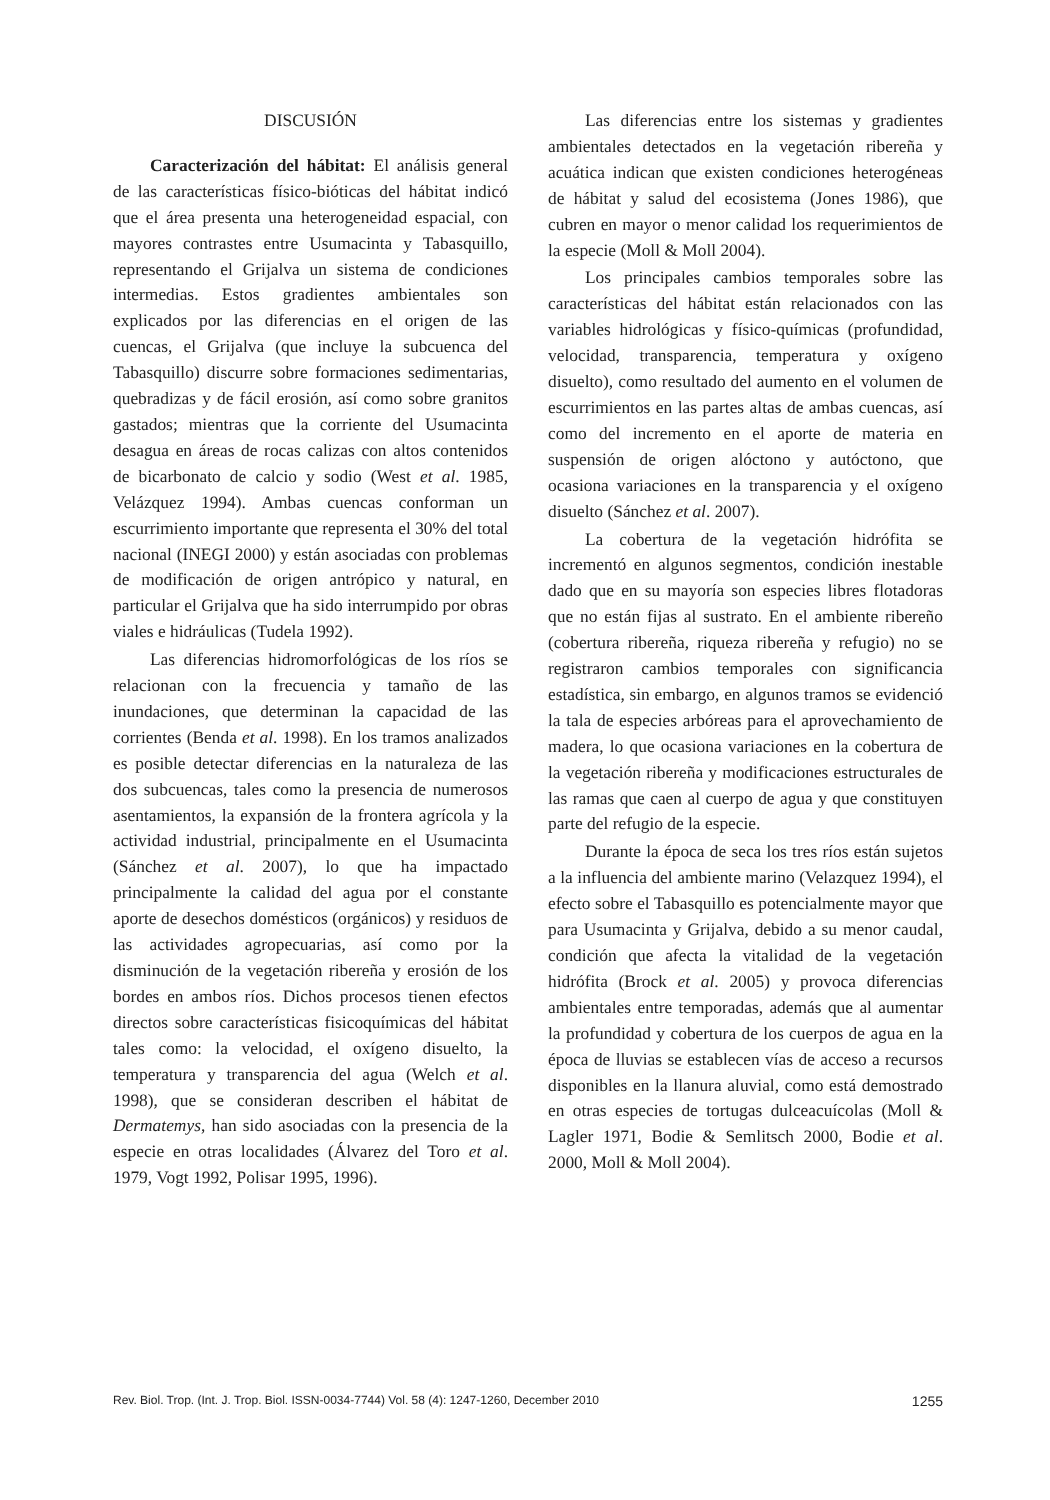DISCUSIÓN
Caracterización del hábitat: El análisis general de las características físico-bióticas del hábitat indicó que el área presenta una heterogeneidad espacial, con mayores contrastes entre Usumacinta y Tabasquillo, representando el Grijalva un sistema de condiciones intermedias. Estos gradientes ambientales son explicados por las diferencias en el origen de las cuencas, el Grijalva (que incluye la subcuenca del Tabasquillo) discurre sobre formaciones sedimentarias, quebradizas y de fácil erosión, así como sobre granitos gastados; mientras que la corriente del Usumacinta desagua en áreas de rocas calizas con altos contenidos de bicarbonato de calcio y sodio (West et al. 1985, Velázquez 1994). Ambas cuencas conforman un escurrimiento importante que representa el 30% del total nacional (INEGI 2000) y están asociadas con problemas de modificación de origen antrópico y natural, en particular el Grijalva que ha sido interrumpido por obras viales e hidráulicas (Tudela 1992).
Las diferencias hidromorfológicas de los ríos se relacionan con la frecuencia y tamaño de las inundaciones, que determinan la capacidad de las corrientes (Benda et al. 1998). En los tramos analizados es posible detectar diferencias en la naturaleza de las dos subcuencas, tales como la presencia de numerosos asentamientos, la expansión de la frontera agrícola y la actividad industrial, principalmente en el Usumacinta (Sánchez et al. 2007), lo que ha impactado principalmente la calidad del agua por el constante aporte de desechos domésticos (orgánicos) y residuos de las actividades agropecuarias, así como por la disminución de la vegetación ribereña y erosión de los bordes en ambos ríos. Dichos procesos tienen efectos directos sobre características fisicoquímicas del hábitat tales como: la velocidad, el oxígeno disuelto, la temperatura y transparencia del agua (Welch et al. 1998), que se consideran describen el hábitat de Dermatemys, han sido asociadas con la presencia de la especie en otras localidades (Álvarez del Toro et al. 1979, Vogt 1992, Polisar 1995, 1996).
Las diferencias entre los sistemas y gradientes ambientales detectados en la vegetación ribereña y acuática indican que existen condiciones heterogéneas de hábitat y salud del ecosistema (Jones 1986), que cubren en mayor o menor calidad los requerimientos de la especie (Moll & Moll 2004).
Los principales cambios temporales sobre las características del hábitat están relacionados con las variables hidrológicas y físico-químicas (profundidad, velocidad, transparencia, temperatura y oxígeno disuelto), como resultado del aumento en el volumen de escurrimientos en las partes altas de ambas cuencas, así como del incremento en el aporte de materia en suspensión de origen alóctono y autóctono, que ocasiona variaciones en la transparencia y el oxígeno disuelto (Sánchez et al. 2007).
La cobertura de la vegetación hidrófita se incrementó en algunos segmentos, condición inestable dado que en su mayoría son especies libres flotadoras que no están fijas al sustrato. En el ambiente ribereño (cobertura ribereña, riqueza ribereña y refugio) no se registraron cambios temporales con significancia estadística, sin embargo, en algunos tramos se evidenció la tala de especies arbóreas para el aprovechamiento de madera, lo que ocasiona variaciones en la cobertura de la vegetación ribereña y modificaciones estructurales de las ramas que caen al cuerpo de agua y que constituyen parte del refugio de la especie.
Durante la época de seca los tres ríos están sujetos a la influencia del ambiente marino (Velazquez 1994), el efecto sobre el Tabasquillo es potencialmente mayor que para Usumacinta y Grijalva, debido a su menor caudal, condición que afecta la vitalidad de la vegetación hidrófita (Brock et al. 2005) y provoca diferencias ambientales entre temporadas, además que al aumentar la profundidad y cobertura de los cuerpos de agua en la época de lluvias se establecen vías de acceso a recursos disponibles en la llanura aluvial, como está demostrado en otras especies de tortugas dulceacuícolas (Moll & Lagler 1971, Bodie & Semlitsch 2000, Bodie et al. 2000, Moll & Moll 2004).
Rev. Biol. Trop. (Int. J. Trop. Biol. ISSN-0034-7744) Vol. 58 (4): 1247-1260, December 2010 1255